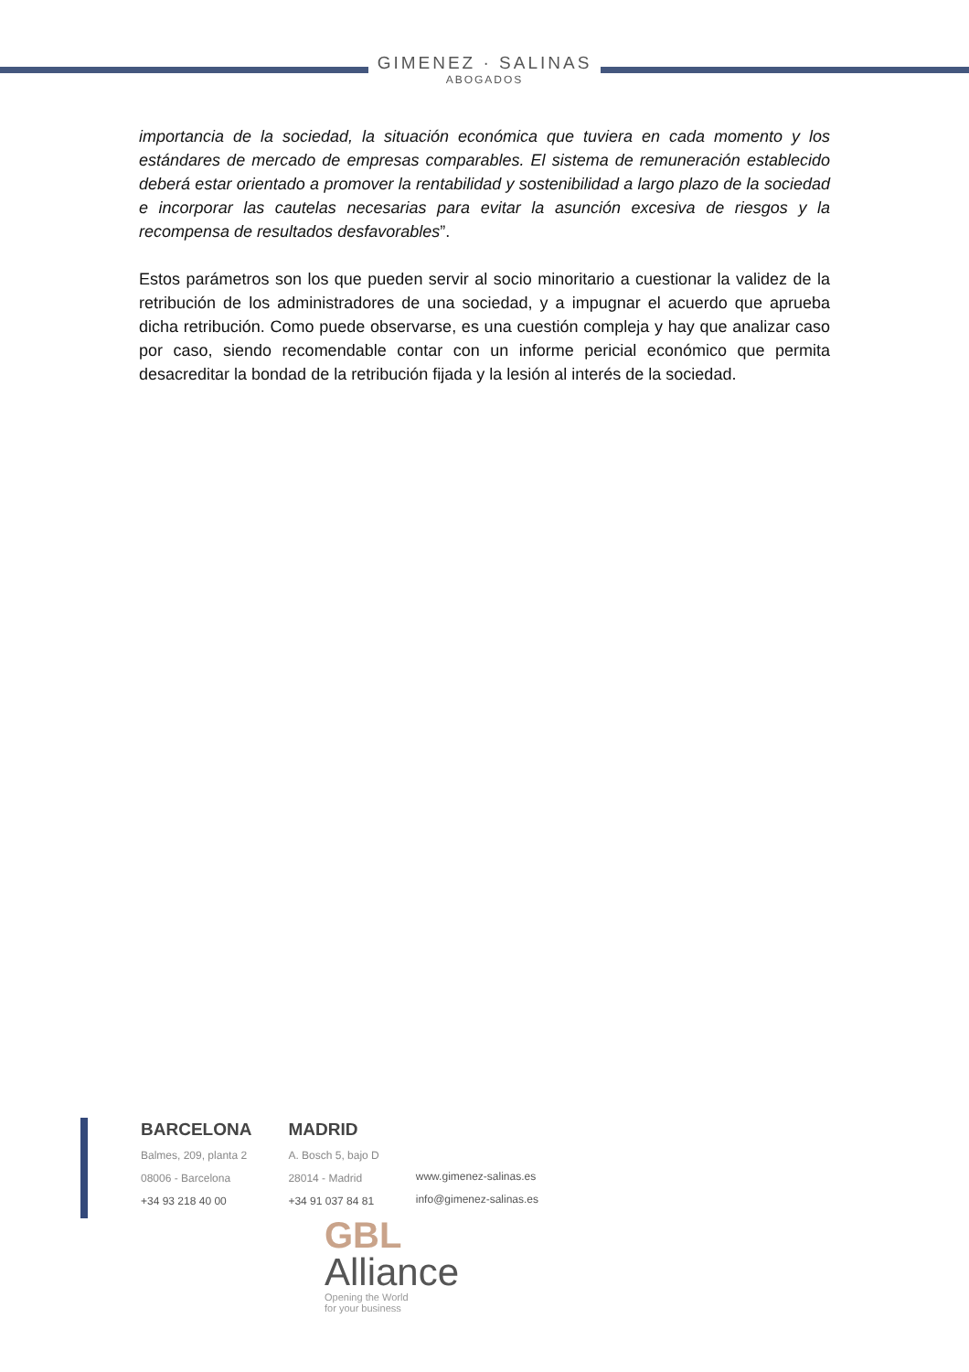GIMENEZ · SALINAS
ABOGADOS
importancia de la sociedad, la situación económica que tuviera en cada momento y los estándares de mercado de empresas comparables. El sistema de remuneración establecido deberá estar orientado a promover la rentabilidad y sostenibilidad a largo plazo de la sociedad e incorporar las cautelas necesarias para evitar la asunción excesiva de riesgos y la recompensa de resultados desfavorables”.
Estos parámetros son los que pueden servir al socio minoritario a cuestionar la validez de la retribución de los administradores de una sociedad, y a impugnar el acuerdo que aprueba dicha retribución. Como puede observarse, es una cuestión compleja y hay que analizar caso por caso, siendo recomendable contar con un informe pericial económico que permita desacreditar la bondad de la retribución fijada y la lesión al interés de la sociedad.
BARCELONA
Balmes, 209, planta 2
08006 - Barcelona
+34 93 218 40 00
MADRID
A. Bosch 5, bajo D
28014 - Madrid
+34 91 037 84 81
www.gimenez-salinas.es
info@gimenez-salinas.es
GBL
Alliance
Opening the World
for your business